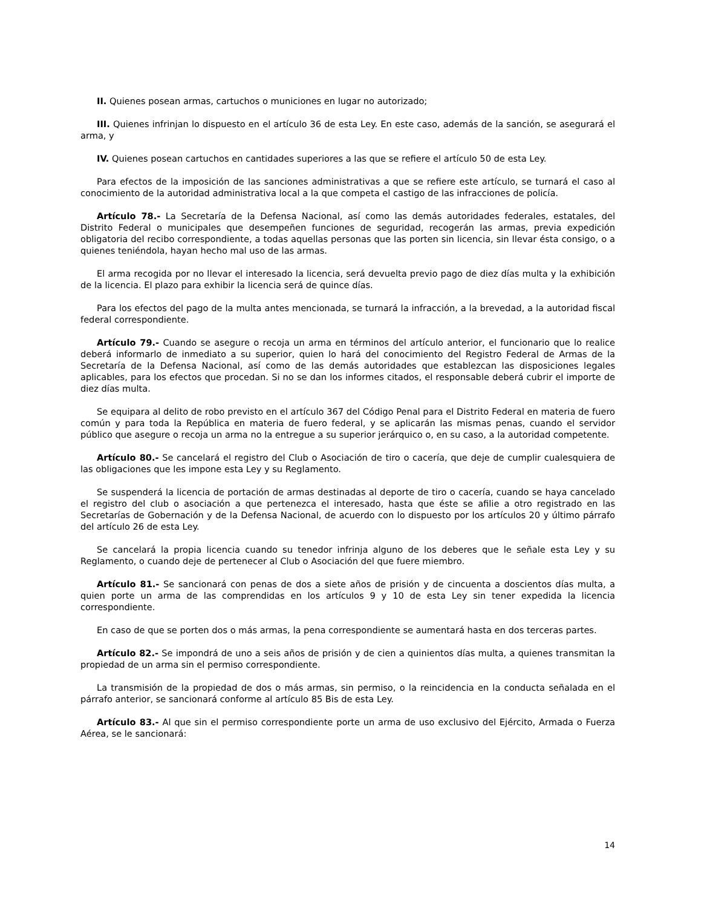II. Quienes posean armas, cartuchos o municiones en lugar no autorizado;
III. Quienes infrinjan lo dispuesto en el artículo 36 de esta Ley. En este caso, además de la sanción, se asegurará el arma, y
IV. Quienes posean cartuchos en cantidades superiores a las que se refiere el artículo 50 de esta Ley.
Para efectos de la imposición de las sanciones administrativas a que se refiere este artículo, se turnará el caso al conocimiento de la autoridad administrativa local a la que competa el castigo de las infracciones de policía.
Artículo 78.- La Secretaría de la Defensa Nacional, así como las demás autoridades federales, estatales, del Distrito Federal o municipales que desempeñen funciones de seguridad, recogerán las armas, previa expedición obligatoria del recibo correspondiente, a todas aquellas personas que las porten sin licencia, sin llevar ésta consigo, o a quienes teniéndola, hayan hecho mal uso de las armas.
El arma recogida por no llevar el interesado la licencia, será devuelta previo pago de diez días multa y la exhibición de la licencia. El plazo para exhibir la licencia será de quince días.
Para los efectos del pago de la multa antes mencionada, se turnará la infracción, a la brevedad, a la autoridad fiscal federal correspondiente.
Artículo 79.- Cuando se asegure o recoja un arma en términos del artículo anterior, el funcionario que lo realice deberá informarlo de inmediato a su superior, quien lo hará del conocimiento del Registro Federal de Armas de la Secretaría de la Defensa Nacional, así como de las demás autoridades que establezcan las disposiciones legales aplicables, para los efectos que procedan. Si no se dan los informes citados, el responsable deberá cubrir el importe de diez días multa.
Se equipara al delito de robo previsto en el artículo 367 del Código Penal para el Distrito Federal en materia de fuero común y para toda la República en materia de fuero federal, y se aplicarán las mismas penas, cuando el servidor público que asegure o recoja un arma no la entregue a su superior jerárquico o, en su caso, a la autoridad competente.
Artículo 80.- Se cancelará el registro del Club o Asociación de tiro o cacería, que deje de cumplir cualesquiera de las obligaciones que les impone esta Ley y su Reglamento.
Se suspenderá la licencia de portación de armas destinadas al deporte de tiro o cacería, cuando se haya cancelado el registro del club o asociación a que pertenezca el interesado, hasta que éste se afilie a otro registrado en las Secretarías de Gobernación y de la Defensa Nacional, de acuerdo con lo dispuesto por los artículos 20 y último párrafo del artículo 26 de esta Ley.
Se cancelará la propia licencia cuando su tenedor infrinja alguno de los deberes que le señale esta Ley y su Reglamento, o cuando deje de pertenecer al Club o Asociación del que fuere miembro.
Artículo 81.- Se sancionará con penas de dos a siete años de prisión y de cincuenta a doscientos días multa, a quien porte un arma de las comprendidas en los artículos 9 y 10 de esta Ley sin tener expedida la licencia correspondiente.
En caso de que se porten dos o más armas, la pena correspondiente se aumentará hasta en dos terceras partes.
Artículo 82.- Se impondrá de uno a seis años de prisión y de cien a quinientos días multa, a quienes transmitan la propiedad de un arma sin el permiso correspondiente.
La transmisión de la propiedad de dos o más armas, sin permiso, o la reincidencia en la conducta señalada en el párrafo anterior, se sancionará conforme al artículo 85 Bis de esta Ley.
Artículo 83.- Al que sin el permiso correspondiente porte un arma de uso exclusivo del Ejército, Armada o Fuerza Aérea, se le sancionará:
14